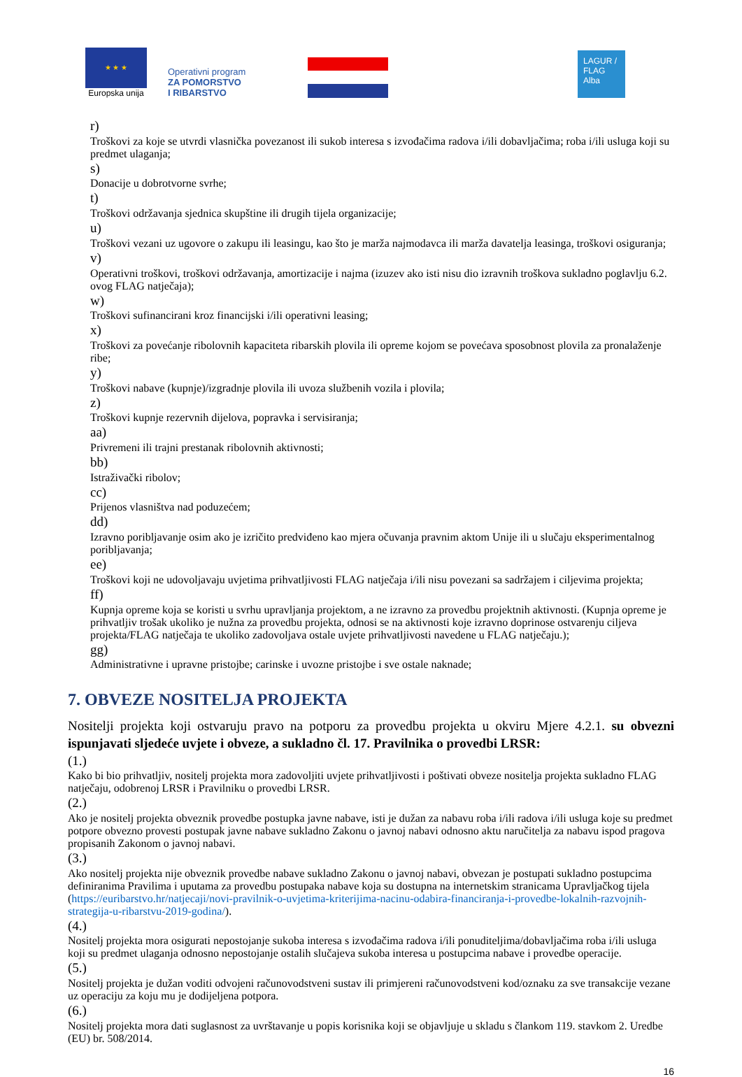★ ★ ★
Europska unija
Operativni program
ZA POMORSTVO
I RIBARSTVO
LAGUR / FLAG Alba
r)
Troškovi za koje se utvrdi vlasnička povezanost ili sukob interesa s izvođačima radova i/ili dobavljačima; roba i/ili usluga koji su predmet ulaganja;
s)
Donacije u dobrotvorne svrhe;
t)
Troškovi održavanja sjednica skupštine ili drugih tijela organizacije;
u)
Troškovi vezani uz ugovore o zakupu ili leasingu, kao što je marža najmodavca ili marža davatelja leasinga, troškovi osiguranja;
v)
Operativni troškovi, troškovi održavanja, amortizacije i najma (izuzev ako isti nisu dio izravnih troškova sukladno poglavlju 6.2. ovog FLAG natječaja);
w)
Troškovi sufinancirani kroz financijski i/ili operativni leasing;
x)
Troškovi za povećanje ribolovnih kapaciteta ribarskih plovila ili opreme kojom se povećava sposobnost plovila za pronalaženje ribe;
y)
Troškovi nabave (kupnje)/izgradnje plovila ili uvoza službenih vozila i plovila;
z)
Troškovi kupnje rezervnih dijelova, popravka i servisiranja;
aa)
Privremeni ili trajni prestanak ribolovnih aktivnosti;
bb)
Istraživački ribolov;
cc)
Prijenos vlasništva nad poduzećem;
dd)
Izravno poribljavanje osim ako je izričito predviđeno kao mjera očuvanja pravnim aktom Unije ili u slučaju eksperimentalnog poribljavanja;
ee)
Troškovi koji ne udovoljavaju uvjetima prihvatljivosti FLAG natječaja i/ili nisu povezani sa sadržajem i ciljevima projekta;
ff)
Kupnja opreme koja se koristi u svrhu upravljanja projektom, a ne izravno za provedbu projektnih aktivnosti. (Kupnja opreme je prihvatljiv trošak ukoliko je nužna za provedbu projekta, odnosi se na aktivnosti koje izravno doprinose ostvarenju ciljeva projekta/FLAG natječaja te ukoliko zadovoljava ostale uvjete prihvatljivosti navedene u FLAG natječaju.);
gg)
Administrativne i upravne pristojbe; carinske i uvozne pristojbe i sve ostale naknade;
7. OBVEZE NOSITELJA PROJEKTA
Nositelji projekta koji ostvaruju pravo na potporu za provedbu projekta u okviru Mjere 4.2.1. su obvezni ispunjavati sljedeće uvjete i obveze, a sukladno čl. 17. Pravilnika o provedbi LRSR:
(1.)
Kako bi bio prihvatljiv, nositelj projekta mora zadovoljiti uvjete prihvatljivosti i poštivati obveze nositelja projekta sukladno FLAG natječaju, odobrenoj LRSR i Pravilniku o provedbi LRSR.
(2.)
Ako je nositelj projekta obveznik provedbe postupka javne nabave, isti je dužan za nabavu roba i/ili radova i/ili usluga koje su predmet potpore obvezno provesti postupak javne nabave sukladno Zakonu o javnoj nabavi odnosno aktu naručitelja za nabavu ispod pragova propisanih Zakonom o javnoj nabavi.
(3.)
Ako nositelj projekta nije obveznik provedbe nabave sukladno Zakonu o javnoj nabavi, obvezan je postupati sukladno postupcima definiranima Pravilima i uputama za provedbu postupaka nabave koja su dostupna na internetskim stranicama Upravljačkog tijela (https://euribarstvo.hr/natjecaji/novi-pravilnik-o-uvjetima-kriterijima-nacinu-odabira-financiranja-i-provedbe-lokalnih-razvojnih-strategija-u-ribarstvu-2019-godina/).
(4.)
Nositelj projekta mora osigurati nepostojanje sukoba interesa s izvođačima radova i/ili ponuditeljima/dobavljačima roba i/ili usluga koji su predmet ulaganja odnosno nepostojanje ostalih slučajeva sukoba interesa u postupcima nabave i provedbe operacije.
(5.)
Nositelj projekta je dužan voditi odvojeni računovodstveni sustav ili primjereni računovodstveni kod/oznaku za sve transakcije vezane uz operaciju za koju mu je dodijeljena potpora.
(6.)
Nositelj projekta mora dati suglasnost za uvrštavanje u popis korisnika koji se objavljuje u skladu s člankom 119. stavkom 2. Uredbe (EU) br. 508/2014.
16